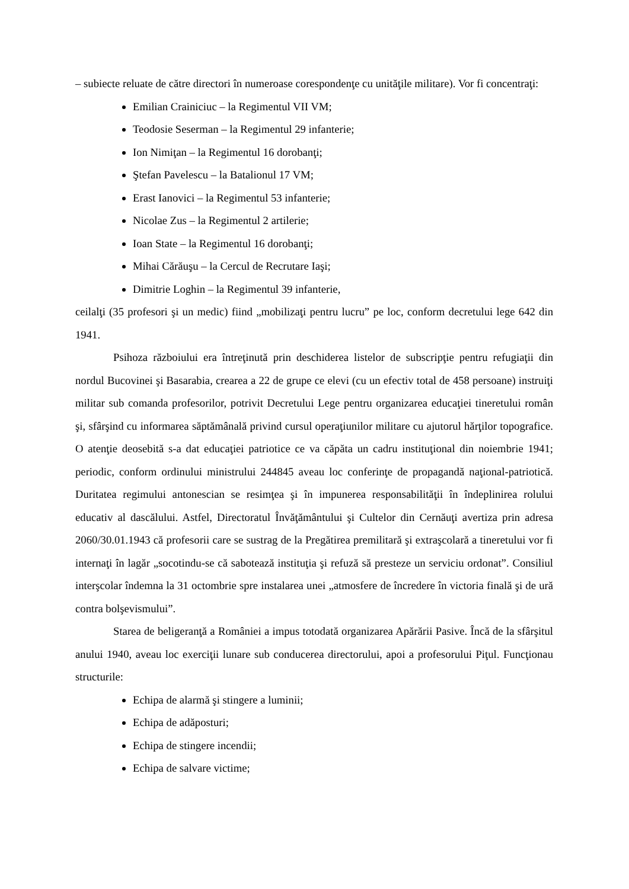– subiecte reluate de către directori în numeroase corespondenţe cu unităţile militare). Vor fi concentraţi:
Emilian Crainiciuc – la Regimentul VII VM;
Teodosie Seserman – la Regimentul 29 infanterie;
Ion Nimiţan – la Regimentul 16 dorobanţi;
Ştefan Pavelescu – la Batalionul 17 VM;
Erast Ianovici – la Regimentul 53 infanterie;
Nicolae Zus – la Regimentul 2 artilerie;
Ioan State – la Regimentul 16 dorobanţi;
Mihai Cărăuşu – la Cercul de Recrutare Iaşi;
Dimitrie Loghin – la Regimentul 39 infanterie,
ceilalţi (35 profesori şi un medic) fiind „mobilizaţi pentru lucru” pe loc, conform decretului lege 642 din 1941.
Psihoza războiului era întreţinută prin deschiderea listelor de subscripţie pentru refugiaţii din nordul Bucovinei şi Basarabia, crearea a 22 de grupe ce elevi (cu un efectiv total de 458 persoane) instruiţi militar sub comanda profesorilor, potrivit Decretului Lege pentru organizarea educaţiei tineretului român şi, sfârşind cu informarea săptămânală privind cursul operaţiunilor militare cu ajutorul hărţilor topografice. O atenţie deosebită s-a dat educaţiei patriotice ce va căpăta un cadru instituţional din noiembrie 1941; periodic, conform ordinului ministrului 244845 aveau loc conferinţe de propagandă naţional-patriotică. Duritatea regimului antonescian se resimţea şi în impunerea responsabilităţii în îndeplinirea rolului educativ al dascălului. Astfel, Directoratul Învăţământului şi Cultelor din Cernăuţi avertiza prin adresa 2060/30.01.1943 că profesorii care se sustrag de la Pregătirea premilitară şi extraşcolară a tineretului vor fi internaţi în lagăr „socotindu-se că sabotează instituţia şi refuză să presteze un serviciu ordonat”. Consiliul interşcolar îndemna la 31 octombrie spre instalarea unei „atmosfere de încredere în victoria finală şi de ură contra bolşevismului”.
Starea de beligeranţă a României a impus totodată organizarea Apărării Pasive. Încă de la sfârşitul anului 1940, aveau loc exerciţii lunare sub conducerea directorului, apoi a profesorului Piţul. Funcţionau structurile:
Echipa de alarmă şi stingere a luminii;
Echipa de adăposturi;
Echipa de stingere incendii;
Echipa de salvare victime;